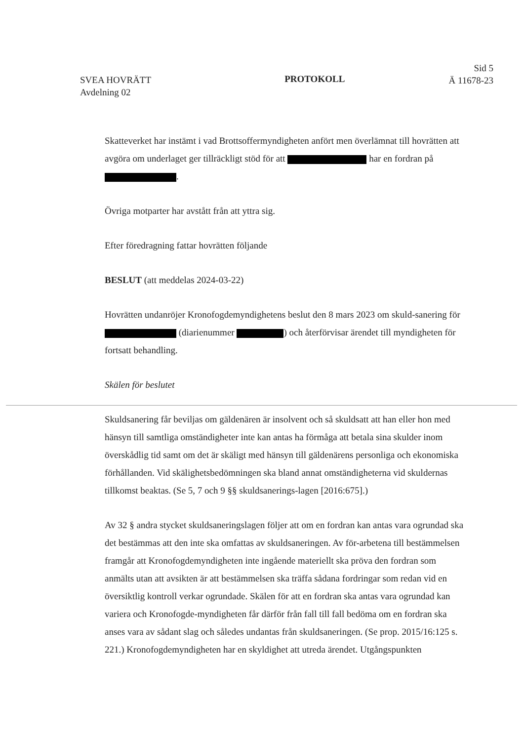SVEA HOVRÄTT
Avdelning 02
PROTOKOLL
Sid 5
Ä 11678-23
Skatteverket har instämt i vad Brottsoffermyndigheten anfört men överlämnat till hovrätten att avgöra om underlaget ger tillräckligt stöd för att har en fordran på .
Övriga motparter har avstått från att yttra sig.
Efter föredragning fattar hovrätten följande
BESLUT (att meddelas 2024-03-22)
Hovrätten undanröjer Kronofogdemyndighetens beslut den 8 mars 2023 om skuld-sanering för (diarienummer ) och återförvisar ärendet till myndigheten för fortsatt behandling.
Skälen för beslutet
Skuldsanering får beviljas om gäldenären är insolvent och så skuldsatt att han eller hon med hänsyn till samtliga omständigheter inte kan antas ha förmåga att betala sina skulder inom överskådlig tid samt om det är skäligt med hänsyn till gäldenärens personliga och ekonomiska förhållanden. Vid skälighetsbedömningen ska bland annat omständigheterna vid skuldernas tillkomst beaktas. (Se 5, 7 och 9 §§ skuldsanerings-lagen [2016:675].)
Av 32 § andra stycket skuldsaneringslagen följer att om en fordran kan antas vara ogrundad ska det bestämmas att den inte ska omfattas av skuldsaneringen. Av för-arbetena till bestämmelsen framgår att Kronofogdemyndigheten inte ingående materiellt ska pröva den fordran som anmälts utan att avsikten är att bestämmelsen ska träffa sådana fordringar som redan vid en översiktlig kontroll verkar ogrundade. Skälen för att en fordran ska antas vara ogrundad kan variera och Kronofogde-myndigheten får därför från fall till fall bedöma om en fordran ska anses vara av sådant slag och således undantas från skuldsaneringen. (Se prop. 2015/16:125 s. 221.) Kronofogdemyndigheten har en skyldighet att utreda ärendet. Utgångspunkten